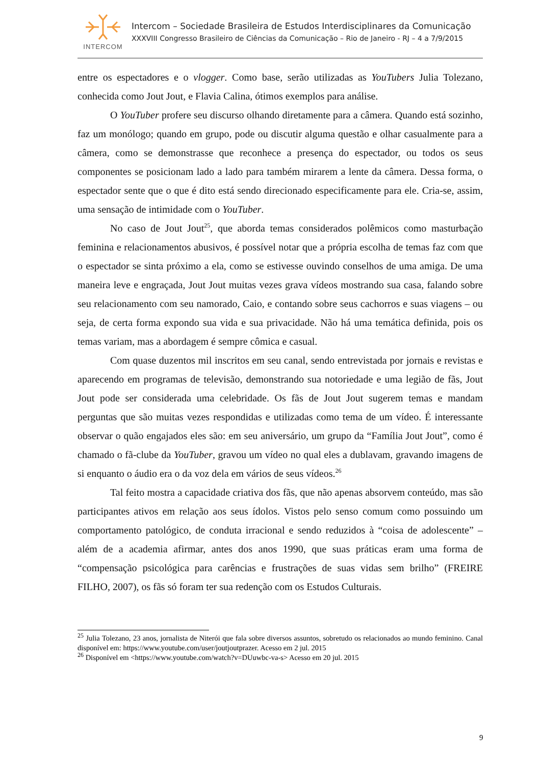INTERCOM
Intercom – Sociedade Brasileira de Estudos Interdisciplinares da Comunicação
XXXVIII Congresso Brasileiro de Ciências da Comunicação – Rio de Janeiro - RJ – 4 a 7/9/2015
entre os espectadores e o vlogger. Como base, serão utilizadas as YouTubers Julia Tolezano, conhecida como Jout Jout, e Flavia Calina, ótimos exemplos para análise.
O YouTuber profere seu discurso olhando diretamente para a câmera. Quando está sozinho, faz um monólogo; quando em grupo, pode ou discutir alguma questão e olhar casualmente para a câmera, como se demonstrasse que reconhece a presença do espectador, ou todos os seus componentes se posicionam lado a lado para também mirarem a lente da câmera. Dessa forma, o espectador sente que o que é dito está sendo direcionado especificamente para ele. Cria-se, assim, uma sensação de intimidade com o YouTuber.
No caso de Jout Jout<sup>25</sup>, que aborda temas considerados polêmicos como masturbação feminina e relacionamentos abusivos, é possível notar que a própria escolha de temas faz com que o espectador se sinta próximo a ela, como se estivesse ouvindo conselhos de uma amiga. De uma maneira leve e engraçada, Jout Jout muitas vezes grava vídeos mostrando sua casa, falando sobre seu relacionamento com seu namorado, Caio, e contando sobre seus cachorros e suas viagens – ou seja, de certa forma expondo sua vida e sua privacidade. Não há uma temática definida, pois os temas variam, mas a abordagem é sempre cômica e casual.
Com quase duzentos mil inscritos em seu canal, sendo entrevistada por jornais e revistas e aparecendo em programas de televisão, demonstrando sua notoriedade e uma legião de fãs, Jout Jout pode ser considerada uma celebridade. Os fãs de Jout Jout sugerem temas e mandam perguntas que são muitas vezes respondidas e utilizadas como tema de um vídeo. É interessante observar o quão engajados eles são: em seu aniversário, um grupo da “Família Jout Jout”, como é chamado o fã-clube da YouTuber, gravou um vídeo no qual eles a dublavam, gravando imagens de si enquanto o áudio era o da voz dela em vários de seus vídeos.<sup>26</sup>
Tal feito mostra a capacidade criativa dos fãs, que não apenas absorvem conteúdo, mas são participantes ativos em relação aos seus ídolos. Vistos pelo senso comum como possuindo um comportamento patológico, de conduta irracional e sendo reduzidos à “coisa de adolescente” – além de a academia afirmar, antes dos anos 1990, que suas práticas eram uma forma de “compensação psicológica para carências e frustrações de suas vidas sem brilho” (FREIRE FILHO, 2007), os fãs só foram ter sua redenção com os Estudos Culturais.
<sup>25</sup> Julia Tolezano, 23 anos, jornalista de Niterói que fala sobre diversos assuntos, sobretudo os relacionados ao mundo feminino. Canal disponível em: https://www.youtube.com/user/joutjoutprazer. Acesso em 2 jul. 2015
<sup>26</sup> Disponível em <https://www.youtube.com/watch?v=DUuwbc-va-s> Acesso em 20 jul. 2015
9